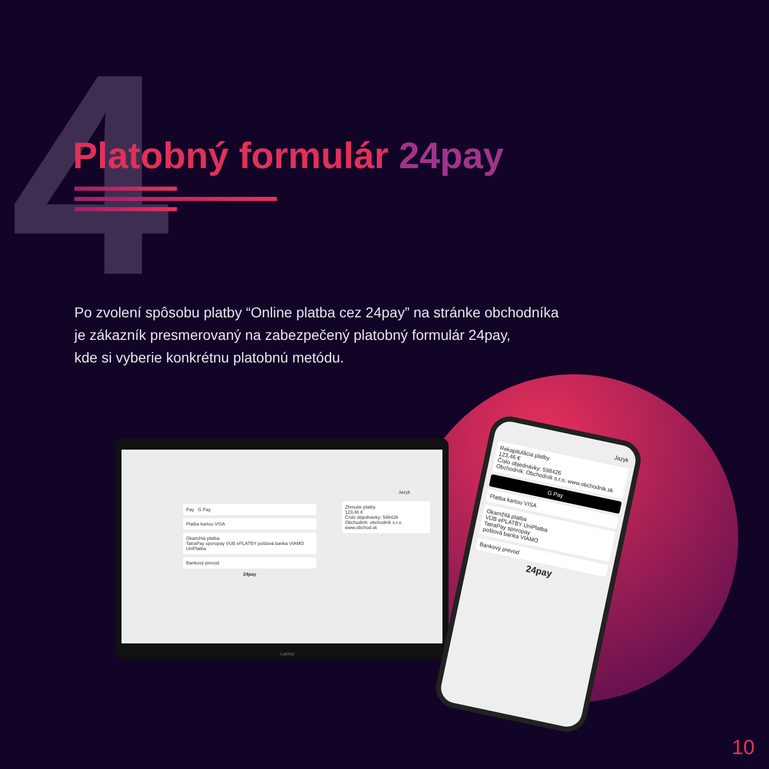4 Platobný formulár 24pay
Po zvolení spôsobu platby “Online platba cez 24pay” na stránke obchodníka
je zákazník presmerovaný na zabezpečený platobný formulár 24pay,
kde si vyberie konkrétnu platobnú metódu.
Pay G Pay
Platba kartou VISA
Okamžitá platba
TatraPay sporopay VÚB ePLATBY poštová banka VIAMO UniPlatba
Bankový prevod
24pay
Jazyk
Zhrnutie platby
123,46 €
Číslo objednávky: 598426
Obchodník: obchodník s.r.o.
www.obchod.sk
Laptop
Jazyk
Rekapitulácia platby
123,46 €
Číslo objednávky: 598426
Obchodník: Obchodník s.r.o. www.obchodnik.sk
G Pay
Platba kartou VISA
Okamžitá platba
VÚB ePLATBY UniPlatba
TatraPay sporopay
poštová banka VIAMO
Bankový prevod
24pay
10